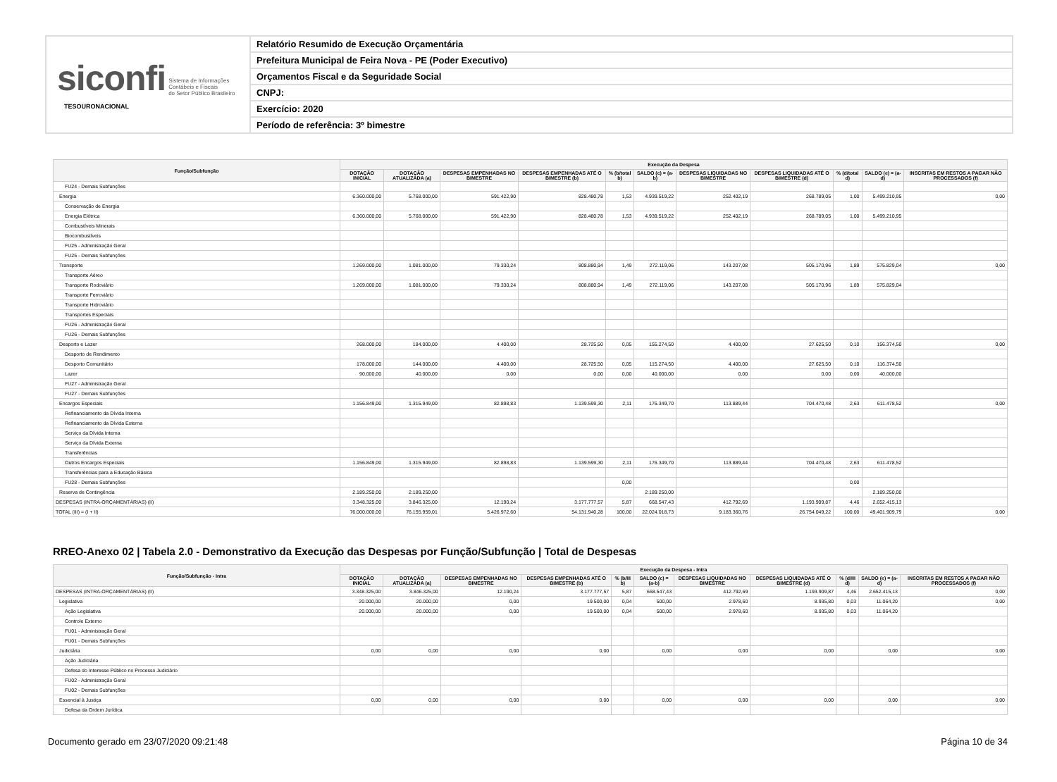siconfi Sistema de Informações
Contábeis e Fiscais
do Setor Público Brasileiro
TESOURONACIONAL
Relatório Resumido de Execução Orçamentária
Prefeitura Municipal de Feira Nova - PE (Poder Executivo)
Orçamentos Fiscal e da Seguridade Social
CNPJ:
Exercício: 2020
Período de referência: 3º bimestre
| Função/Subfunção | Execução da Despesa | | | | | | | | | | |
| --- | --- | --- | --- | --- | --- | --- | --- | --- | --- | --- | --- |
| | DOTAÇÃO INICIAL | DOTAÇÃO ATUALIZADA (a) | DESPESAS EMPENHADAS NO BIMESTRE | DESPESAS EMPENHADAS ATÉ O BIMESTRE (b) | % (b/total b) | SALDO (c) = (a-b) | DESPESAS LIQUIDADAS NO BIMESTRE | DESPESAS LIQUIDADAS ATÉ O BIMESTRE (d) | % (d/total d) | SALDO (e) = (a-d) | INSCRITAS EM RESTOS A PAGAR NÃO PROCESSADOS (f) |
| FU24 - Demais Subfunções | | | | | | | | | | | |
| Energia | 6.360.000,00 | 5.768.000,00 | 591.422,90 | 828.480,78 | 1,53 | 4.939.519,22 | 252.402,19 | 268.789,05 | 1,00 | 5.499.210,95 | 0,00 |
| Conservação de Energia | | | | | | | | | | | |
| Energia Elétrica | 6.360.000,00 | 5.768.000,00 | 591.422,90 | 828.480,78 | 1,53 | 4.939.519,22 | 252.402,19 | 268.789,05 | 1,00 | 5.499.210,95 | |
| Combustíveis Minerais | | | | | | | | | | | |
| Biocombustíveis | | | | | | | | | | | |
| FU25 - Administração Geral | | | | | | | | | | | |
| FU25 - Demais Subfunções | | | | | | | | | | | |
| Transporte | 1.269.000,00 | 1.081.000,00 | 79.330,24 | 808.880,94 | 1,49 | 272.119,06 | 143.207,08 | 505.170,96 | 1,89 | 575.829,04 | 0,00 |
| Transporte Aéreo | | | | | | | | | | | |
| Transporte Rodoviário | 1.269.000,00 | 1.081.000,00 | 79.330,24 | 808.880,94 | 1,49 | 272.119,06 | 143.207,08 | 505.170,96 | 1,89 | 575.829,04 | |
| Transporte Ferroviário | | | | | | | | | | | |
| Transporte Hidroviário | | | | | | | | | | | |
| Transportes Especiais | | | | | | | | | | | |
| FU26 - Administração Geral | | | | | | | | | | | |
| FU26 - Demais Subfunções | | | | | | | | | | | |
| Desporto e Lazer | 268.000,00 | 184.000,00 | 4.400,00 | 28.725,50 | 0,05 | 155.274,50 | 4.400,00 | 27.625,50 | 0,10 | 156.374,50 | 0,00 |
| Desporto de Rendimento | | | | | | | | | | | |
| Desporto Comunitário | 178.000,00 | 144.000,00 | 4.400,00 | 28.725,50 | 0,05 | 115.274,50 | 4.400,00 | 27.625,50 | 0,10 | 116.374,50 | |
| Lazer | 90.000,00 | 40.000,00 | 0,00 | 0,00 | 0,00 | 40.000,00 | 0,00 | 0,00 | 0,00 | 40.000,00 | |
| FU27 - Administração Geral | | | | | | | | | | | |
| FU27 - Demais Subfunções | | | | | | | | | | | |
| Encargos Especiais | 1.156.849,00 | 1.315.949,00 | 82.898,83 | 1.139.599,30 | 2,11 | 176.349,70 | 113.889,44 | 704.470,48 | 2,63 | 611.478,52 | 0,00 |
| Refinanciamento da Dívida Interna | | | | | | | | | | | |
| Refinanciamento da Dívida Externa | | | | | | | | | | | |
| Serviço da Dívida Interna | | | | | | | | | | | |
| Serviço da Dívida Externa | | | | | | | | | | | |
| Transferências | | | | | | | | | | | |
| Outros Encargos Especiais | 1.156.849,00 | 1.315.949,00 | 82.898,83 | 1.139.599,30 | 2,11 | 176.349,70 | 113.889,44 | 704.470,48 | 2,63 | 611.478,52 | |
| Transferências para a Educação Básica | | | | | | | | | | | |
| FU28 - Demais Subfunções | | | | | 0,00 | | | | 0,00 | | |
| Reserva de Contingência | 2.189.250,00 | 2.189.250,00 | | | | 2.189.250,00 | | | | 2.189.250,00 | |
| DESPESAS (INTRA-ORÇAMENTÁRIAS) (II) | 3.348.325,00 | 3.846.325,00 | 12.190,24 | 3.177.777,57 | 5,87 | 668.547,43 | 412.792,69 | 1.193.909,87 | 4,46 | 2.652.415,13 | |
| TOTAL (III) = (I + II) | 76.000.000,00 | 76.155.959,01 | 5.426.972,60 | 54.131.940,28 | 100,00 | 22.024.018,73 | 9.183.360,76 | 26.754.049,22 | 100,00 | 49.401.909,79 | 0,00 |
RREO-Anexo 02 | Tabela 2.0 - Demonstrativo da Execução das Despesas por Função/Subfunção | Total de Despesas
| Função/Subfunção - Intra | Execução da Despesa - Intra | | | | | | | | | | |
| --- | --- | --- | --- | --- | --- | --- | --- | --- | --- | --- | --- |
| | DOTAÇÃO INICIAL | DOTAÇÃO ATUALIZADA (a) | DESPESAS EMPENHADAS NO BIMESTRE | DESPESAS EMPENHADAS ATÉ O BIMESTRE (b) | % (b/III b) | SALDO (c) = (a-b) | DESPESAS LIQUIDADAS NO BIMESTRE | DESPESAS LIQUIDADAS ATÉ O BIMESTRE (d) | % (d/III d) | SALDO (e) = (a-d) | INSCRITAS EM RESTOS A PAGAR NÃO PROCESSADOS (f) |
| DESPESAS (INTRA-ORÇAMENTÁRIAS) (II) | 3.348.325,00 | 3.846.325,00 | 12.190,24 | 3.177.777,57 | 5,87 | 668.547,43 | 412.792,69 | 1.193.909,87 | 4,46 | 2.652.415,13 | 0,00 |
| Legislativa | 20.000,00 | 20.000,00 | 0,00 | 19.500,00 | 0,04 | 500,00 | 2.978,60 | 8.935,80 | 0,03 | 11.064,20 | 0,00 |
| Ação Legislativa | 20.000,00 | 20.000,00 | 0,00 | 19.500,00 | 0,04 | 500,00 | 2.978,60 | 8.935,80 | 0,03 | 11.064,20 | |
| Controle Externo | | | | | | | | | | | |
| FU01 - Administração Geral | | | | | | | | | | | |
| FU01 - Demais Subfunções | | | | | | | | | | | |
| Judiciária | 0,00 | 0,00 | 0,00 | 0,00 | | 0,00 | 0,00 | 0,00 | | 0,00 | 0,00 |
| Ação Judiciária | | | | | | | | | | | |
| Defesa do Interesse Público no Processo Judiciário | | | | | | | | | | | |
| FU02 - Administração Geral | | | | | | | | | | | |
| FU02 - Demais Subfunções | | | | | | | | | | | |
| Essencial à Justiça | 0,00 | 0,00 | 0,00 | 0,00 | | 0,00 | 0,00 | 0,00 | | 0,00 | 0,00 |
| Defesa da Ordem Jurídica | | | | | | | | | | | |
Documento gerado em 23/07/2020 09:21:48 Página 10 de 34